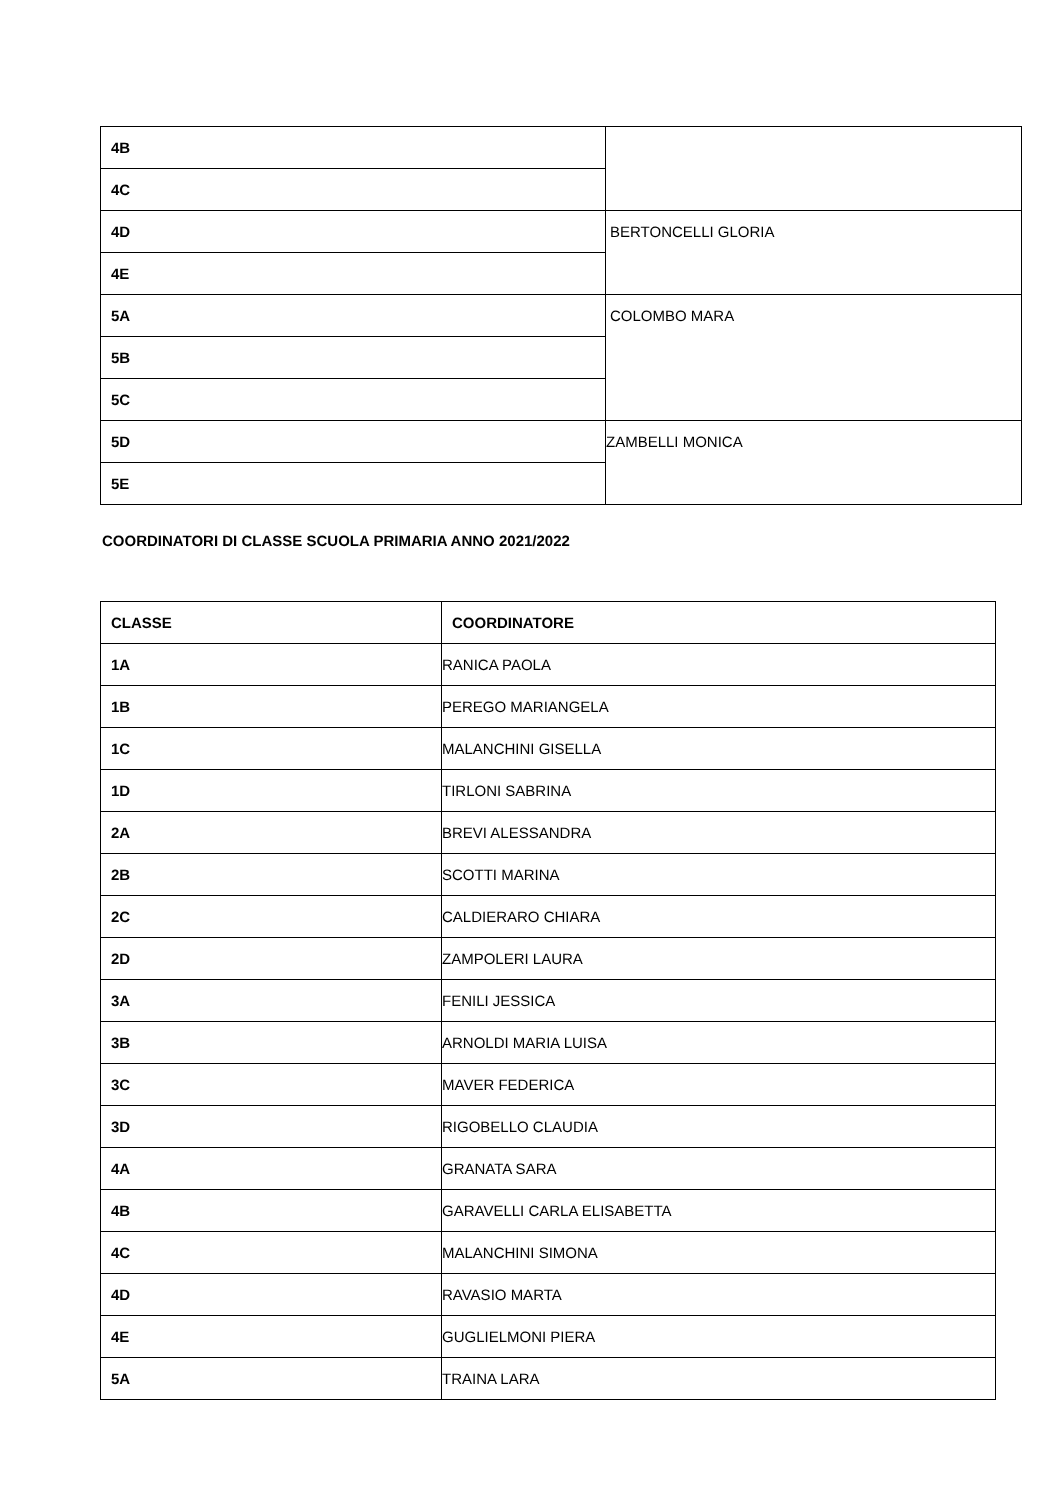| 4B | |
| 4C | |
| 4D | BERTONCELLI GLORIA |
| 4E | |
| 5A | COLOMBO MARA |
| 5B | |
| 5C | |
| 5D | ZAMBELLI MONICA |
| 5E | |
COORDINATORI DI CLASSE SCUOLA PRIMARIA ANNO 2021/2022
| CLASSE | COORDINATORE |
| --- | --- |
| 1A | RANICA PAOLA |
| 1B | PEREGO MARIANGELA |
| 1C | MALANCHINI GISELLA |
| 1D | TIRLONI SABRINA |
| 2A | BREVI ALESSANDRA |
| 2B | SCOTTI MARINA |
| 2C | CALDIERARO CHIARA |
| 2D | ZAMPOLERI LAURA |
| 3A | FENILI JESSICA |
| 3B | ARNOLDI MARIA LUISA |
| 3C | MAVER FEDERICA |
| 3D | RIGOBELLO CLAUDIA |
| 4A | GRANATA SARA |
| 4B | GARAVELLI CARLA ELISABETTA |
| 4C | MALANCHINI SIMONA |
| 4D | RAVASIO MARTA |
| 4E | GUGLIELMONI PIERA |
| 5A | TRAINA LARA |